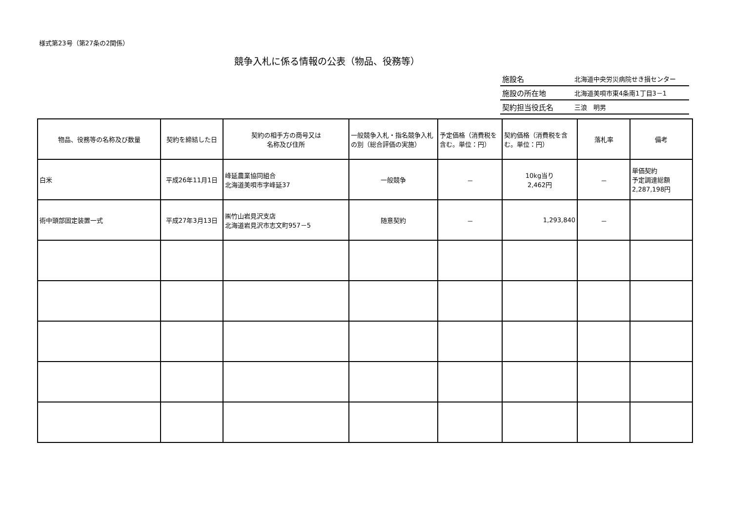様式第23号（第27条の2関係）
競争入札に係る情報の公表（物品、役務等）
| 施設名 | 北海道中央労災病院せき損センター |
| 施設の所在地 | 北海道美唄市東4条南1丁目3－1 |
| 契約担当役氏名 | 三浪 明男 |
| 物品、役務等の名称及び数量 | 契約を締結した日 | 契約の相手方の商号又は 名称及び住所 | 一般競争入札・指名競争入札の別（総合評価の実施） | 予定価格（消費税を含む。単位：円） | 契約価格（消費税を含 む。単位：円） | 落札率 | 備考 |
| --- | --- | --- | --- | --- | --- | --- | --- |
| 白米 | 平成26年11月1日 | 峰延農業協同組合 北海道美唄市字峰延37 | 一般競争 | － | 10kg当り 2,462円 | － | 単価契約 予定調達総額 2,287,198円 |
| 術中頭部固定装置一式 | 平成27年3月13日 | ㈱竹山岩見沢支店 北海道岩見沢市志文町957－5 | 随意契約 | － | 1,293,840 | － | |